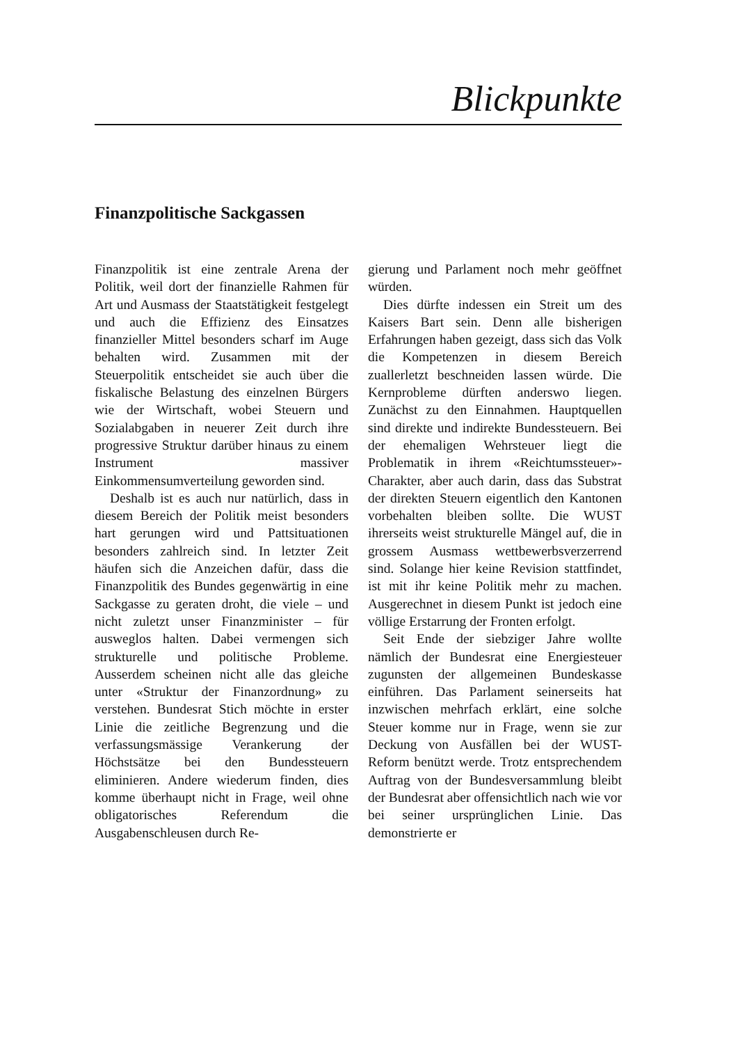Blickpunkte
Finanzpolitische Sackgassen
Finanzpolitik ist eine zentrale Arena der Politik, weil dort der finanzielle Rahmen für Art und Ausmass der Staatstätigkeit festgelegt und auch die Effizienz des Einsatzes finanzieller Mittel besonders scharf im Auge behalten wird. Zusammen mit der Steuerpolitik entscheidet sie auch über die fiskalische Belastung des einzelnen Bürgers wie der Wirtschaft, wobei Steuern und Sozialabgaben in neuerer Zeit durch ihre progressive Struktur darüber hinaus zu einem Instrument massiver Einkommensumverteilung geworden sind.
Deshalb ist es auch nur natürlich, dass in diesem Bereich der Politik meist besonders hart gerungen wird und Pattsituationen besonders zahlreich sind. In letzter Zeit häufen sich die Anzeichen dafür, dass die Finanzpolitik des Bundes gegenwärtig in eine Sackgasse zu geraten droht, die viele – und nicht zuletzt unser Finanzminister – für ausweglos halten. Dabei vermengen sich strukturelle und politische Probleme. Ausserdem scheinen nicht alle das gleiche unter «Struktur der Finanzordnung» zu verstehen. Bundesrat Stich möchte in erster Linie die zeitliche Begrenzung und die verfassungsmässige Verankerung der Höchstsätze bei den Bundessteuern eliminieren. Andere wiederum finden, dies komme überhaupt nicht in Frage, weil ohne obligatorisches Referendum die Ausgabenschleusen durch Re-
gierung und Parlament noch mehr geöffnet würden.
Dies dürfte indessen ein Streit um des Kaisers Bart sein. Denn alle bisherigen Erfahrungen haben gezeigt, dass sich das Volk die Kompetenzen in diesem Bereich zuallerletzt beschneiden lassen würde. Die Kernprobleme dürften anderswo liegen. Zunächst zu den Einnahmen. Hauptquellen sind direkte und indirekte Bundessteuern. Bei der ehemaligen Wehrsteuer liegt die Problematik in ihrem «Reichtumssteuer»-Charakter, aber auch darin, dass das Substrat der direkten Steuern eigentlich den Kantonen vorbehalten bleiben sollte. Die WUST ihrerseits weist strukturelle Mängel auf, die in grossem Ausmass wettbewerbsverzerrend sind. Solange hier keine Revision stattfindet, ist mit ihr keine Politik mehr zu machen. Ausgerechnet in diesem Punkt ist jedoch eine völlige Erstarrung der Fronten erfolgt.
Seit Ende der siebziger Jahre wollte nämlich der Bundesrat eine Energiesteuer zugunsten der allgemeinen Bundeskasse einführen. Das Parlament seinerseits hat inzwischen mehrfach erklärt, eine solche Steuer komme nur in Frage, wenn sie zur Deckung von Ausfällen bei der WUST-Reform benützt werde. Trotz entsprechendem Auftrag von der Bundesversammlung bleibt der Bundesrat aber offensichtlich nach wie vor bei seiner ursprünglichen Linie. Das demonstrierte er